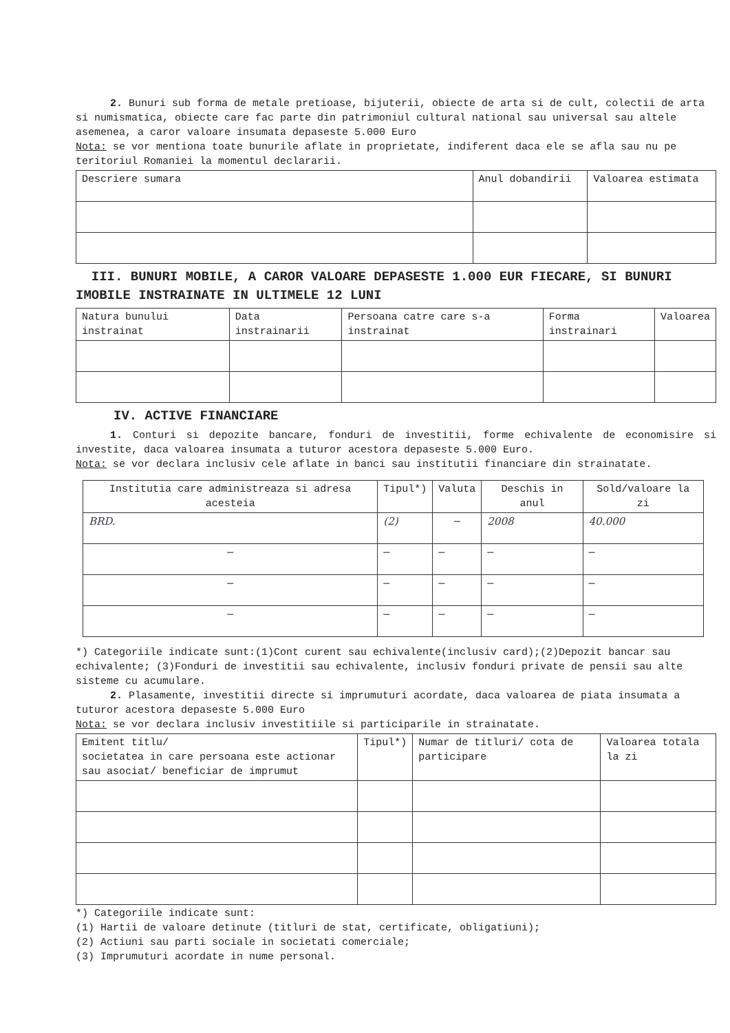2. Bunuri sub forma de metale pretioase, bijuterii, obiecte de arta si de cult, colectii de arta si numismatica, obiecte care fac parte din patrimoniul cultural national sau universal sau altele asemenea, a caror valoare insumata depaseste 5.000 Euro
Nota: se vor mentiona toate bunurile aflate in proprietate, indiferent daca ele se afla sau nu pe teritoriul Romaniei la momentul declararii.
| Descriere sumara | Anul dobandirii | Valoarea estimata |
| --- | --- | --- |
III. BUNURI MOBILE, A CAROR VALOARE DEPASESTE 1.000 EUR FIECARE, SI BUNURI IMOBILE INSTRAINATE IN ULTIMELE 12 LUNI
| Natura bunului instrainat | Data instrainarii | Persoana catre care s-a instrainat | Forma instrainari | Valoarea |
| --- | --- | --- | --- | --- |
IV. ACTIVE FINANCIARE
1. Conturi si depozite bancare, fonduri de investitii, forme echivalente de economisire si investite, daca valoarea insumata a tuturor acestora depaseste 5.000 Euro.
Nota: se vor declara inclusiv cele aflate in banci sau institutii financiare din strainatate.
| Institutia care administreaza si adresa acesteia | Tipul*) | Valuta | Deschis in anul | Sold/valoare la zi |
| --- | --- | --- | --- | --- |
| BRD. | (2) | — | 2008 | 40.000 |
| — | — | — | — | — |
| — | — | — | — | — |
| — | — | — | — | — |
*) Categoriile indicate sunt:(1)Cont curent sau echivalente(inclusiv card);(2)Depozit bancar sau echivalente; (3)Fonduri de investitii sau echivalente, inclusiv fonduri private de pensii sau alte sisteme cu acumulare.
2. Plasamente, investitii directe si imprumuturi acordate, daca valoarea de piata insumata a tuturor acestora depaseste 5.000 Euro
Nota: se vor declara inclusiv investitiile si participarile in strainatate.
| Emitent titlu/ societatea in care persoana este actionar sau asociat/ beneficiar de imprumut | Tipul*) | Numar de titluri/ cota de participare | Valoarea totala la zi |
| --- | --- | --- | --- |
*) Categoriile indicate sunt:
(1) Hartii de valoare detinute (titluri de stat, certificate, obligatiuni);
(2) Actiuni sau parti sociale in societati comerciale;
(3) Imprumuturi acordate in nume personal.